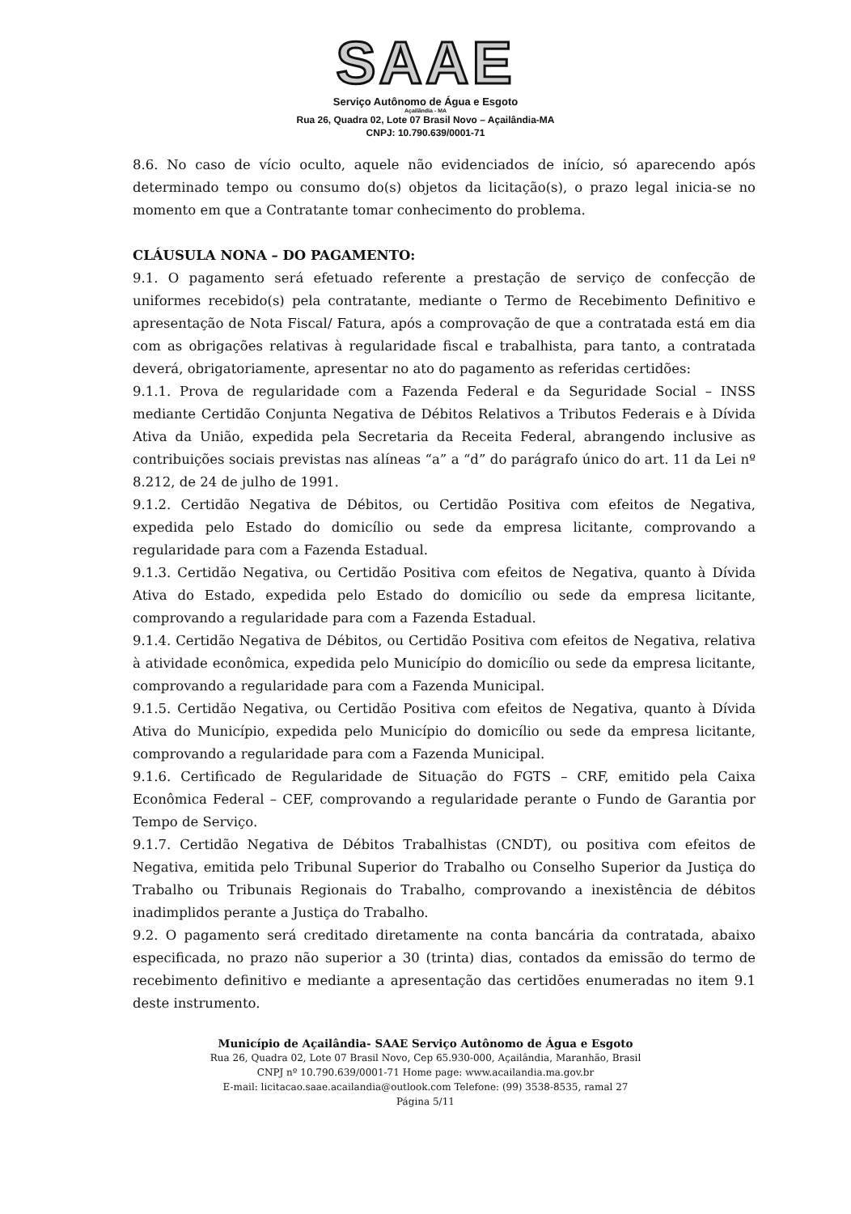SAAE
Serviço Autônomo de Água e Esgoto
Açailândia - MA
Rua 26, Quadra 02, Lote 07 Brasil Novo – Açailândia-MA
CNPJ: 10.790.639/0001-71
8.6. No caso de vício oculto, aquele não evidenciados de início, só aparecendo após determinado tempo ou consumo do(s) objetos da licitação(s), o prazo legal inicia-se no momento em que a Contratante tomar conhecimento do problema.
CLÁUSULA NONA – DO PAGAMENTO:
9.1. O pagamento será efetuado referente a prestação de serviço de confecção de uniformes recebido(s) pela contratante, mediante o Termo de Recebimento Definitivo e apresentação de Nota Fiscal/ Fatura, após a comprovação de que a contratada está em dia com as obrigações relativas à regularidade fiscal e trabalhista, para tanto, a contratada deverá, obrigatoriamente, apresentar no ato do pagamento as referidas certidões:
9.1.1. Prova de regularidade com a Fazenda Federal e da Seguridade Social – INSS mediante Certidão Conjunta Negativa de Débitos Relativos a Tributos Federais e à Dívida Ativa da União, expedida pela Secretaria da Receita Federal, abrangendo inclusive as contribuições sociais previstas nas alíneas “a” a “d” do parágrafo único do art. 11 da Lei nº 8.212, de 24 de julho de 1991.
9.1.2. Certidão Negativa de Débitos, ou Certidão Positiva com efeitos de Negativa, expedida pelo Estado do domicílio ou sede da empresa licitante, comprovando a regularidade para com a Fazenda Estadual.
9.1.3. Certidão Negativa, ou Certidão Positiva com efeitos de Negativa, quanto à Dívida Ativa do Estado, expedida pelo Estado do domicílio ou sede da empresa licitante, comprovando a regularidade para com a Fazenda Estadual.
9.1.4. Certidão Negativa de Débitos, ou Certidão Positiva com efeitos de Negativa, relativa à atividade econômica, expedida pelo Município do domicílio ou sede da empresa licitante, comprovando a regularidade para com a Fazenda Municipal.
9.1.5. Certidão Negativa, ou Certidão Positiva com efeitos de Negativa, quanto à Dívida Ativa do Município, expedida pelo Município do domicílio ou sede da empresa licitante, comprovando a regularidade para com a Fazenda Municipal.
9.1.6. Certificado de Regularidade de Situação do FGTS – CRF, emitido pela Caixa Econômica Federal – CEF, comprovando a regularidade perante o Fundo de Garantia por Tempo de Serviço.
9.1.7. Certidão Negativa de Débitos Trabalhistas (CNDT), ou positiva com efeitos de Negativa, emitida pelo Tribunal Superior do Trabalho ou Conselho Superior da Justiça do Trabalho ou Tribunais Regionais do Trabalho, comprovando a inexistência de débitos inadimplidos perante a Justiça do Trabalho.
9.2. O pagamento será creditado diretamente na conta bancária da contratada, abaixo especificada, no prazo não superior a 30 (trinta) dias, contados da emissão do termo de recebimento definitivo e mediante a apresentação das certidões enumeradas no item 9.1 deste instrumento.
Município de Açailândia- SAAE Serviço Autônomo de Água e Esgoto
Rua 26, Quadra 02, Lote 07 Brasil Novo, Cep 65.930-000, Açailândia, Maranhão, Brasil
CNPJ nº 10.790.639/0001-71 Home page: www.acailandia.ma.gov.br
E-mail: licitacao.saae.acailandia@outlook.com Telefone: (99) 3538-8535, ramal 27
Página 5/11